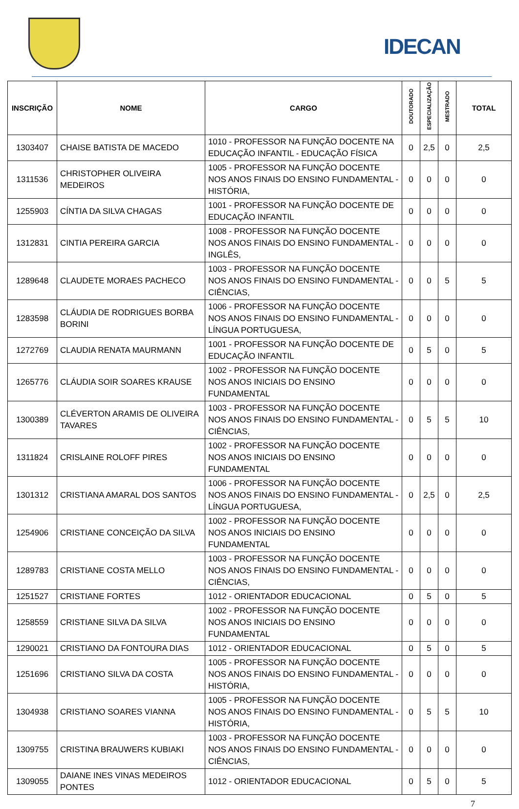IDECAN
| INSCRIÇÃO | NOME | CARGO | DOUTORADO | ESPECIALIZAÇÃO | MESTRADO | TOTAL |
| --- | --- | --- | --- | --- | --- | --- |
| 1303407 | CHAISE BATISTA DE MACEDO | 1010 - PROFESSOR NA FUNÇÃO DOCENTE NA EDUCAÇÃO INFANTIL - EDUCAÇÃO FÍSICA | 0 | 2,5 | 0 | 2,5 |
| 1311536 | CHRISTOPHER OLIVEIRA MEDEIROS | 1005 - PROFESSOR NA FUNÇÃO DOCENTE NOS ANOS FINAIS DO ENSINO FUNDAMENTAL - HISTÓRIA, | 0 | 0 | 0 | 0 |
| 1255903 | CÍNTIA DA SILVA CHAGAS | 1001 - PROFESSOR NA FUNÇÃO DOCENTE DE EDUCAÇÃO INFANTIL | 0 | 0 | 0 | 0 |
| 1312831 | CINTIA PEREIRA GARCIA | 1008 - PROFESSOR NA FUNÇÃO DOCENTE NOS ANOS FINAIS DO ENSINO FUNDAMENTAL - INGLÊS, | 0 | 0 | 0 | 0 |
| 1289648 | CLAUDETE MORAES PACHECO | 1003 - PROFESSOR NA FUNÇÃO DOCENTE NOS ANOS FINAIS DO ENSINO FUNDAMENTAL - CIÊNCIAS, | 0 | 0 | 5 | 5 |
| 1283598 | CLÁUDIA DE RODRIGUES BORBA BORINI | 1006 - PROFESSOR NA FUNÇÃO DOCENTE NOS ANOS FINAIS DO ENSINO FUNDAMENTAL - LÍNGUA PORTUGUESA, | 0 | 0 | 0 | 0 |
| 1272769 | CLAUDIA RENATA MAURMANN | 1001 - PROFESSOR NA FUNÇÃO DOCENTE DE EDUCAÇÃO INFANTIL | 0 | 5 | 0 | 5 |
| 1265776 | CLÁUDIA SOIR SOARES KRAUSE | 1002 - PROFESSOR NA FUNÇÃO DOCENTE NOS ANOS INICIAIS DO ENSINO FUNDAMENTAL | 0 | 0 | 0 | 0 |
| 1300389 | CLÉVERTON ARAMIS DE OLIVEIRA TAVARES | 1003 - PROFESSOR NA FUNÇÃO DOCENTE NOS ANOS FINAIS DO ENSINO FUNDAMENTAL - CIÊNCIAS, | 0 | 5 | 5 | 10 |
| 1311824 | CRISLAINE ROLOFF PIRES | 1002 - PROFESSOR NA FUNÇÃO DOCENTE NOS ANOS INICIAIS DO ENSINO FUNDAMENTAL | 0 | 0 | 0 | 0 |
| 1301312 | CRISTIANA AMARAL DOS SANTOS | 1006 - PROFESSOR NA FUNÇÃO DOCENTE NOS ANOS FINAIS DO ENSINO FUNDAMENTAL - LÍNGUA PORTUGUESA, | 0 | 2,5 | 0 | 2,5 |
| 1254906 | CRISTIANE CONCEIÇÃO DA SILVA | 1002 - PROFESSOR NA FUNÇÃO DOCENTE NOS ANOS INICIAIS DO ENSINO FUNDAMENTAL | 0 | 0 | 0 | 0 |
| 1289783 | CRISTIANE COSTA MELLO | 1003 - PROFESSOR NA FUNÇÃO DOCENTE NOS ANOS FINAIS DO ENSINO FUNDAMENTAL - CIÊNCIAS, | 0 | 0 | 0 | 0 |
| 1251527 | CRISTIANE FORTES | 1012 - ORIENTADOR EDUCACIONAL | 0 | 5 | 0 | 5 |
| 1258559 | CRISTIANE SILVA DA SILVA | 1002 - PROFESSOR NA FUNÇÃO DOCENTE NOS ANOS INICIAIS DO ENSINO FUNDAMENTAL | 0 | 0 | 0 | 0 |
| 1290021 | CRISTIANO DA FONTOURA DIAS | 1012 - ORIENTADOR EDUCACIONAL | 0 | 5 | 0 | 5 |
| 1251696 | CRISTIANO SILVA DA COSTA | 1005 - PROFESSOR NA FUNÇÃO DOCENTE NOS ANOS FINAIS DO ENSINO FUNDAMENTAL - HISTÓRIA, | 0 | 0 | 0 | 0 |
| 1304938 | CRISTIANO SOARES VIANNA | 1005 - PROFESSOR NA FUNÇÃO DOCENTE NOS ANOS FINAIS DO ENSINO FUNDAMENTAL - HISTÓRIA, | 0 | 5 | 5 | 10 |
| 1309755 | CRISTINA BRAUWERS KUBIAKI | 1003 - PROFESSOR NA FUNÇÃO DOCENTE NOS ANOS FINAIS DO ENSINO FUNDAMENTAL - CIÊNCIAS, | 0 | 0 | 0 | 0 |
| 1309055 | DAIANE INES VINAS MEDEIROS PONTES | 1012 - ORIENTADOR EDUCACIONAL | 0 | 5 | 0 | 5 |
7